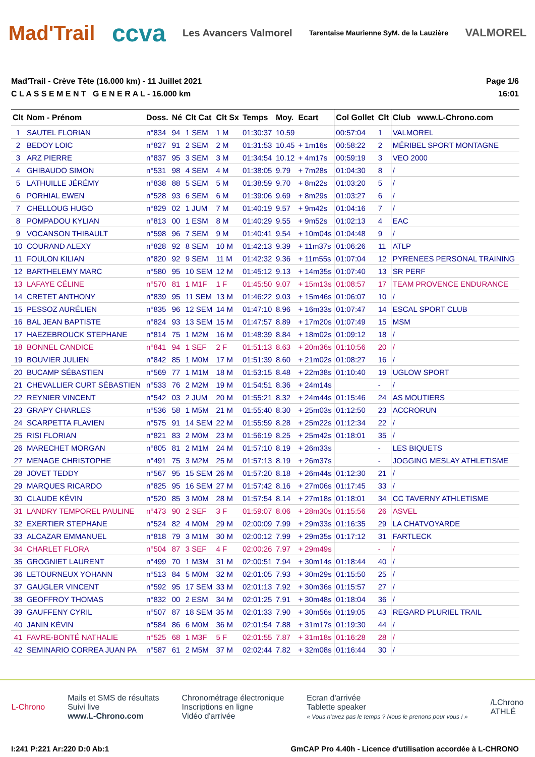Mad'Trail ccva Les Avancers Valmorel Tarentaise Maurienne SyM. de la Lauzière VALMOREL
Mad'Trail - Crève Tête (16.000 km) - 11 Juillet 2021
C L A S S E M E N T G E N E R A L - 16.000 km
Page 1/6
16:01
| Clt | Nom - Prénom | Doss. | Né | Clt Cat | Clt Sx | Temps | Moy. | Ecart | Col Gollet | Clt | Club www.L-Chrono.com |
| --- | --- | --- | --- | --- | --- | --- | --- | --- | --- | --- | --- |
| 1 | SAUTEL FLORIAN | n°834 | 94 | 1 SEM | 1 M | 01:30:37 | 10.59 | | 00:57:04 | 1 | VALMOREL |
| 2 | BEDOY LOIC | n°827 | 91 | 2 SEM | 2 M | 01:31:53 | 10.45 | + 1m16s | 00:58:22 | 2 | MÉRIBEL SPORT MONTAGNE |
| 3 | ARZ PIERRE | n°837 | 95 | 3 SEM | 3 M | 01:34:54 | 10.12 | + 4m17s | 00:59:19 | 3 | VEO 2000 |
| 4 | GHIBAUDO SIMON | n°531 | 98 | 4 SEM | 4 M | 01:38:05 | 9.79 | + 7m28s | 01:04:30 | 8 | / |
| 5 | LATHUILLE JÉRÉMY | n°838 | 88 | 5 SEM | 5 M | 01:38:59 | 9.70 | + 8m22s | 01:03:20 | 5 | / |
| 6 | PORHIAL EWEN | n°528 | 93 | 6 SEM | 6 M | 01:39:06 | 9.69 | + 8m29s | 01:03:27 | 6 | / |
| 7 | CHELLOUG HUGO | n°829 | 02 | 1 JUM | 7 M | 01:40:19 | 9.57 | + 9m42s | 01:04:16 | 7 | / |
| 8 | POMPADOU KYLIAN | n°813 | 00 | 1 ESM | 8 M | 01:40:29 | 9.55 | + 9m52s | 01:02:13 | 4 | EAC |
| 9 | VOCANSON THIBAULT | n°598 | 96 | 7 SEM | 9 M | 01:40:41 | 9.54 | + 10m04s | 01:04:48 | 9 | / |
| 10 | COURAND ALEXY | n°828 | 92 | 8 SEM | 10 M | 01:42:13 | 9.39 | + 11m37s | 01:06:26 | 11 | ATLP |
| 11 | FOULON KILIAN | n°820 | 92 | 9 SEM | 11 M | 01:42:32 | 9.36 | + 11m55s | 01:07:04 | 12 | PYRENEES PERSONAL TRAINING |
| 12 | BARTHELEMY MARC | n°580 | 95 | 10 SEM | 12 M | 01:45:12 | 9.13 | + 14m35s | 01:07:40 | 13 | SR PERF |
| 13 | LAFAYE CÉLINE | n°570 | 81 | 1 M1F | 1 F | 01:45:50 | 9.07 | + 15m13s | 01:08:57 | 17 | TEAM PROVENCE ENDURANCE |
| 14 | CRETET ANTHONY | n°839 | 95 | 11 SEM | 13 M | 01:46:22 | 9.03 | + 15m46s | 01:06:07 | 10 | / |
| 15 | PESSOZ AURÉLIEN | n°835 | 96 | 12 SEM | 14 M | 01:47:10 | 8.96 | + 16m33s | 01:07:47 | 14 | ESCAL SPORT CLUB |
| 16 | BAL JEAN BAPTISTE | n°824 | 93 | 13 SEM | 15 M | 01:47:57 | 8.89 | + 17m20s | 01:07:49 | 15 | MSM |
| 17 | HAEZEBROUCK STEPHANE | n°814 | 75 | 1 M2M | 16 M | 01:48:39 | 8.84 | + 18m02s | 01:09:12 | 18 | / |
| 18 | BONNEL CANDICE | n°841 | 94 | 1 SEF | 2 F | 01:51:13 | 8.63 | + 20m36s | 01:10:56 | 20 | / |
| 19 | BOUVIER JULIEN | n°842 | 85 | 1 M0M | 17 M | 01:51:39 | 8.60 | + 21m02s | 01:08:27 | 16 | / |
| 20 | BUCAMP SÉBASTIEN | n°569 | 77 | 1 M1M | 18 M | 01:53:15 | 8.48 | + 22m38s | 01:10:40 | 19 | UGLOW SPORT |
| 21 | CHEVALLIER CURT SÉBASTIEN | n°533 | 76 | 2 M2M | 19 M | 01:54:51 | 8.36 | + 24m14s | | - | / |
| 22 | REYNIER VINCENT | n°542 | 03 | 2 JUM | 20 M | 01:55:21 | 8.32 | + 24m44s | 01:15:46 | 24 | AS MOUTIERS |
| 23 | GRAPY CHARLES | n°536 | 58 | 1 M5M | 21 M | 01:55:40 | 8.30 | + 25m03s | 01:12:50 | 23 | ACCRORUN |
| 24 | SCARPETTA FLAVIEN | n°575 | 91 | 14 SEM | 22 M | 01:55:59 | 8.28 | + 25m22s | 01:12:34 | 22 | / |
| 25 | RISI FLORIAN | n°821 | 83 | 2 M0M | 23 M | 01:56:19 | 8.25 | + 25m42s | 01:18:01 | 35 | / |
| 26 | MARECHET MORGAN | n°805 | 81 | 2 M1M | 24 M | 01:57:10 | 8.19 | + 26m33s | | - | LES BIQUETS |
| 27 | MENAGE CHRISTOPHE | n°491 | 75 | 3 M2M | 25 M | 01:57:13 | 8.19 | + 26m37s | | - | JOGGING MESLAY ATHLETISME |
| 28 | JOVET TEDDY | n°567 | 95 | 15 SEM | 26 M | 01:57:20 | 8.18 | + 26m44s | 01:12:30 | 21 | / |
| 29 | MARQUES RICARDO | n°825 | 95 | 16 SEM | 27 M | 01:57:42 | 8.16 | + 27m06s | 01:17:45 | 33 | / |
| 30 | CLAUDE KÉVIN | n°520 | 85 | 3 M0M | 28 M | 01:57:54 | 8.14 | + 27m18s | 01:18:01 | 34 | CC TAVERNY ATHLETISME |
| 31 | LANDRY TEMPOREL PAULINE | n°473 | 90 | 2 SEF | 3 F | 01:59:07 | 8.06 | + 28m30s | 01:15:56 | 26 | ASVEL |
| 32 | EXERTIER STEPHANE | n°524 | 82 | 4 M0M | 29 M | 02:00:09 | 7.99 | + 29m33s | 01:16:35 | 29 | LA CHATVOYARDE |
| 33 | ALCAZAR EMMANUEL | n°818 | 79 | 3 M1M | 30 M | 02:00:12 | 7.99 | + 29m35s | 01:17:12 | 31 | FARTLECK |
| 34 | CHARLET FLORA | n°504 | 87 | 3 SEF | 4 F | 02:00:26 | 7.97 | + 29m49s | | - | / |
| 35 | GROGNIET LAURENT | n°499 | 70 | 1 M3M | 31 M | 02:00:51 | 7.94 | + 30m14s | 01:18:44 | 40 | / |
| 36 | LETOURNEUX YOHANN | n°513 | 84 | 5 M0M | 32 M | 02:01:05 | 7.93 | + 30m29s | 01:15:50 | 25 | / |
| 37 | GAUGLER VINCENT | n°592 | 95 | 17 SEM | 33 M | 02:01:13 | 7.92 | + 30m36s | 01:15:57 | 27 | / |
| 38 | GEOFFROY THOMAS | n°832 | 00 | 2 ESM | 34 M | 02:01:25 | 7.91 | + 30m48s | 01:18:04 | 36 | / |
| 39 | GAUFFENY CYRIL | n°507 | 87 | 18 SEM | 35 M | 02:01:33 | 7.90 | + 30m56s | 01:19:05 | 43 | REGARD PLURIEL TRAIL |
| 40 | JANIN KÉVIN | n°584 | 86 | 6 M0M | 36 M | 02:01:54 | 7.88 | + 31m17s | 01:19:30 | 44 | / |
| 41 | FAVRE-BONTÉ NATHALIE | n°525 | 68 | 1 M3F | 5 F | 02:01:55 | 7.87 | + 31m18s | 01:16:28 | 28 | / |
| 42 | SEMINARIO CORREA JUAN PA | n°587 | 61 | 2 M5M | 37 M | 02:02:44 | 7.82 | + 32m08s | 01:16:44 | 30 | / |
L-Chrono Mails et SMS de résultats
Suivi live
www.L-Chrono.com Chronométrage électronique
Inscriptions en ligne
Vidéo d'arrivée Ecran d'arrivée
Tablette speaker
« Vous n'avez pas le temps ? Nous le prenons pour vous ! » /LChrono
ATHLÉ
I:241 P:221 Ar:220 D:0 Ab:1 GmCAP Pro 4.40h - Licence d'utilisation accordée à L-CHRONO